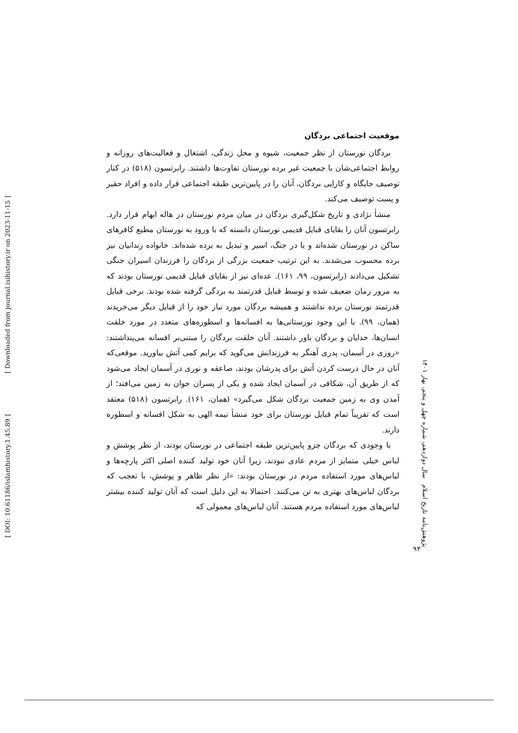[ DOI: 10.61186/islamhistory.1.45.89 ] [ Downloaded from journal.isihistory.ir on 2023-11-15 ]
موقعیت اجتماعی بردگان
بردگان نورستان از نظر جمعیت، شیوه و محل زندگی، اشتغال و فعالیت‌های روزانه و روابط اجتماعی‌شان با جمعیت غیر برده نورستان تفاوت‌ها داشتند. رابرتسون (۵۱۸) در کنار توصیف جایگاه و کارایی بردگان، آنان را در پایین‌ترین طبقه اجتماعی قرار داده و افراد حقیر و پست توصیف می‌کند.
منشأ نژادی و تاریخ شکل‌گیری بردگان در میان مردم نورستان در هاله ابهام قرار دارد. رابرتسون آنان را بقایای قبایل قدیمی نورستان دانسته که با ورود به نورستان مطیع کافرهای ساکن در نورستان شده‌اند و یا در جنگ، اسیر و تبدیل به برده شده‌اند. خانواده زندانیان نیز برده محسوب می‌شدند. به این ترتیب جمعیت بزرگی از بردگان را فرزندان اسیران جنگی تشکیل می‌دادند (رابرتسون، ۹۹، ۱۶۱). عده‌ای نیز از بقایای قبایل قدیمی نورستان بودند که به مرور زمان ضعیف شده و توسط قبایل قدرتمند به بردگی گرفته شده بودند. برخی قبایل قدرتمند نورستان برده نداشتند و همیشه بردگان مورد نیاز خود را از قبایل دیگر می‌خریدند (همان، ۹۹). با این وجود نورستانی‌ها به افسانه‌ها و اسطوره‌های متعدد در مورد خلقت انسان‌ها، خدایان و بردگان باور داشتند. آنان خلقت بردگان را مبتنی‌بر افسانه می‌پنداشتند: «روزی در آسمان، پدری آهنگر به فرزندانش می‌گوید که برایم کمی آتش بیاورید. موقعی‌که آنان در حال درست کردن آتش برای پدرشان بودند، صاعقه و نوری در آسمان ایجاد می‌شود که از طریق آن، شکافی در آسمان ایجاد شده و یکی از پسران جوان به زمین می‌افتد؛ از آمدن وی به زمین جمعیت بردگان شکل می‌گیرد» (همان، ۱۶۱). رابرتسون (۵۱۸) معتقد است که تقریباً تمام قبایل نورستان برای خود منشأ نیمه الهی به شکل افسانه و اسطوره دارند.
با وجودی که بردگان جزو پایین‌ترین طبقه اجتماعی در نورستان بودند، از نظر پوشش و لباس خیلی متمایز از مردم عادی نبودند، زیرا آنان خود تولید کننده اصلی اکثر پارچه‌ها و لباس‌های مورد استفاده مردم در نورستان بودند: «از نظر ظاهر و پوشش، با تعجب که بردگان لباس‌های بهتری به تن می‌کنند. احتمالا به این دلیل است که آنان تولید کننده بیشتر لباس‌های مورد استفاده مردم هستند. آنان لباس‌های معمولی که
پژوهش‌نامه تاریخ اسلام سال دوازدهم، شماره چهل و پنجم، بهار ۱۴۰۱
۹۴